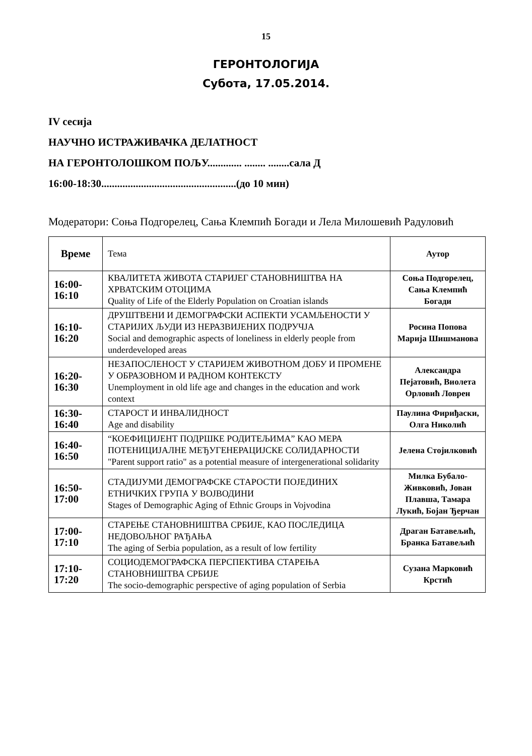15
ГЕРОНТОЛОГИЈА
Субота, 17.05.2014.
IV сесија
НАУЧНО ИСТРАЖИВАЧКА ДЕЛАТНОСТ
НА ГЕРОНТОЛОШКОМ ПОЉУ............. ........ ........сала Д
16:00-18:30...................................................(до 10 мин)
Модератори: Соња Подгорелец, Сања Клемпић Богади и Лела Милошевић Радуловић
| Време | Тема | Аутор |
| 16:00- 16:10 | КВАЛИТЕТА ЖИВОТА СТАРИЈЕГ СТАНОВНИШТВА НА ХРВАТСКИМ ОТОЦИМА Quality of Life of the Elderly Population on Croatian islands | Соња Подгорелец, Сања Клемпић Богади |
| 16:10- 16:20 | ДРУШТВЕНИ И ДЕМОГРАФСКИ АСПЕКТИ УСАМЉЕНОСТИ У СТАРИЈИХ ЉУДИ ИЗ НЕРАЗВИЈЕНИХ ПОДРУЧЈА Social and demographic aspects of loneliness in elderly people from underdeveloped areas | Росина Попова Марија Шишманова |
| 16:20- 16:30 | НЕЗАПОСЛЕНОСТ У СТАРИЈЕМ ЖИВОТНОМ ДОБУ И ПРОМЕНЕ У ОБРАЗОВНОМ И РАДНОМ КОНТЕКСТУ Unemployment in old life age and changes in the education and work context | Александра Пејатовић, Виолета Орловић Ловрен |
| 16:30- 16:40 | СТАРОСТ И ИНВАЛИДНОСТ Age and disability | Паулина Фириђаски, Олга Николић |
| 16:40- 16:50 | “КОЕФИЦИЈЕНТ ПОДРШКЕ РОДИТЕЉИМА” КАО МЕРА ПОТЕНИЦИЈАЛНЕ МЕЂУГЕНЕРАЦИЈСКЕ СОЛИДАРНОСТИ "Parent support ratio" as a potential measure of intergenerational solidarity | Јелена Стојилковић |
| 16:50- 17:00 | СТАДИЈУМИ ДЕМОГРАФСКЕ СТАРОСТИ ПОЈЕДИНИХ ЕТНИЧКИХ ГРУПА У ВОЈВОДИНИ Stages of Demographic Aging of Ethnic Groups in Vojvodina | Милка Бубало-Живковић, Јован Плавша, Тамара Лукић, Бојан Ђерчан |
| 17:00- 17:10 | СТАРЕЊЕ СТАНОВНИШТВА СРБИЈЕ, КАО ПОСЛЕДИЦА НЕДОВОЉНОГ РАЂАЊА The aging of Serbia population, as a result of low fertility | Драган Батавељић, Бранка Батавељић |
| 17:10- 17:20 | СОЦИОДЕМОГРАФСКА ПЕРСПЕКТИВА СТАРЕЊА СТАНОВНИШТВА СРБИЈЕ The socio-demographic perspective of aging population of Serbia | Сузана Марковић Крстић |